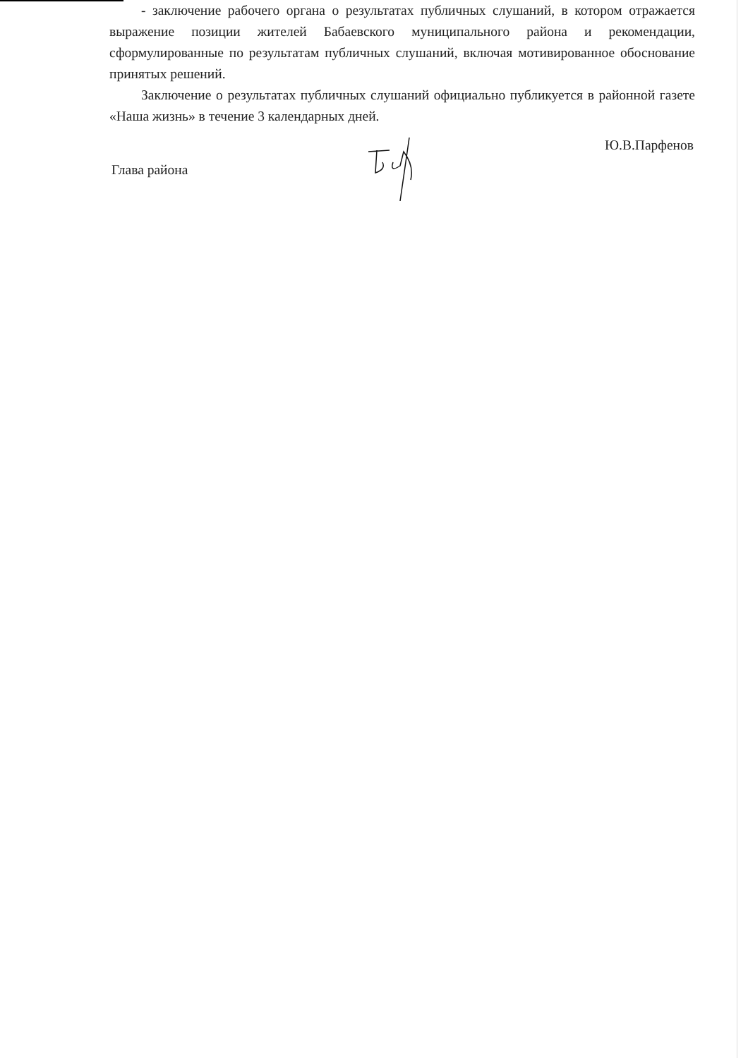- заключение рабочего органа о результатах публичных слушаний, в котором отражается выражение позиции жителей Бабаевского муниципального района и рекомендации, сформулированные по результатам публичных слушаний, включая мотивированное обоснование принятых решений.
Заключение о результатах публичных слушаний официально публикуется в районной газете «Наша жизнь» в течение 3 календарных дней.
Глава района
Ю.В.Парфенов